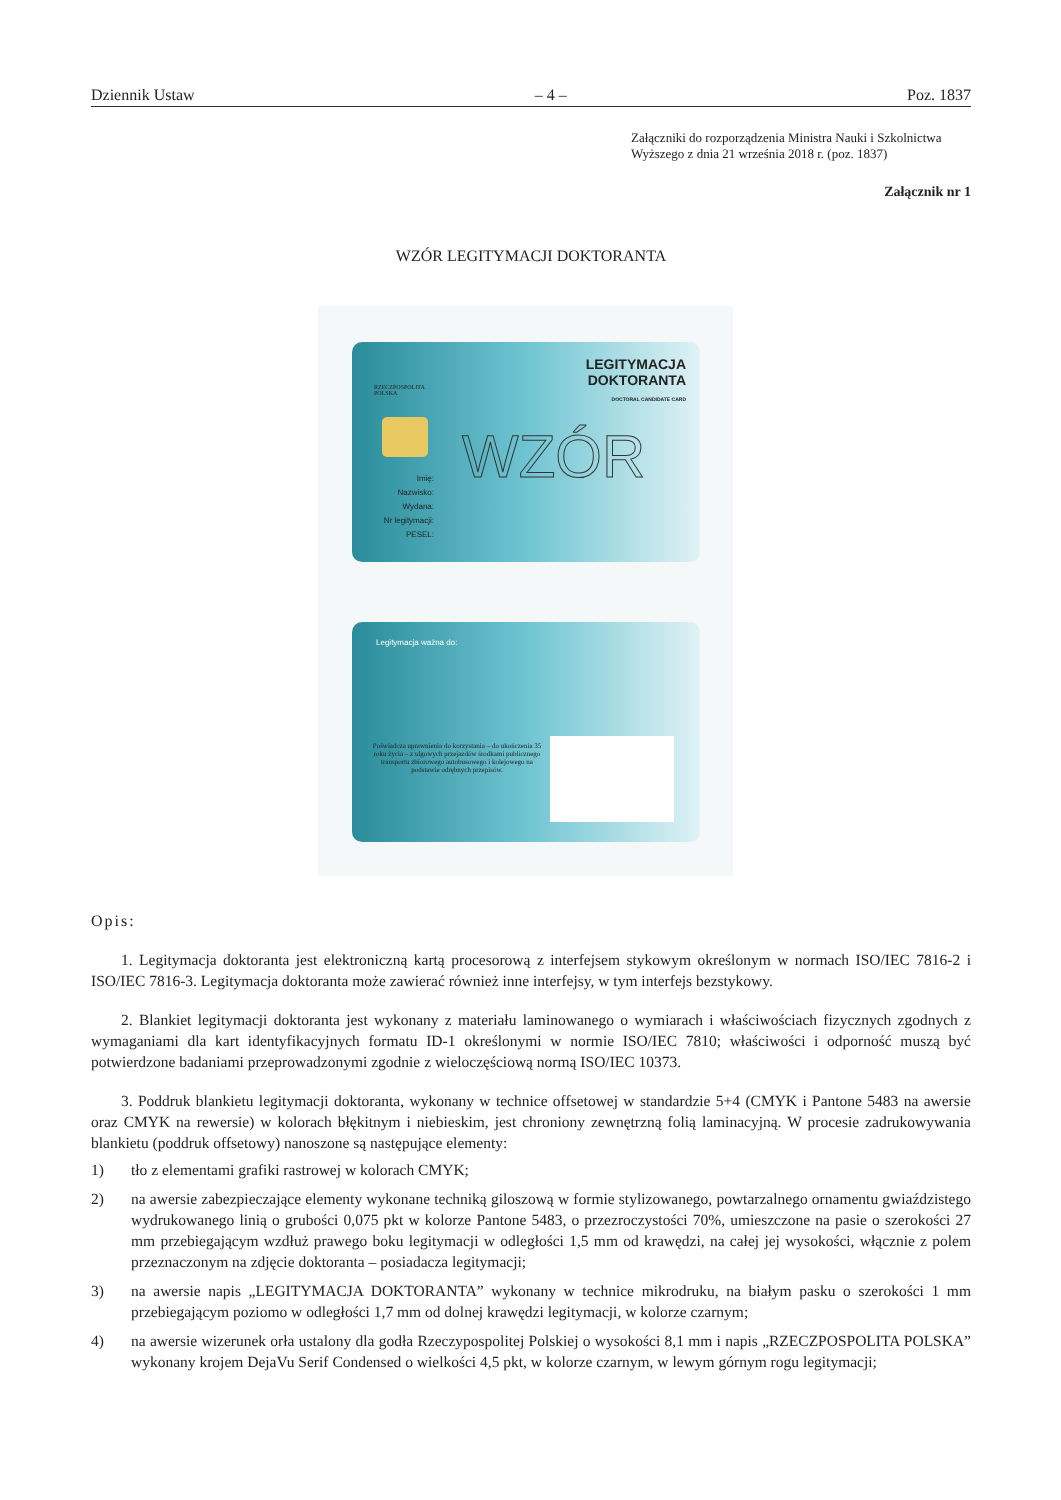Dziennik Ustaw – 4 – Poz. 1837
Załączniki do rozporządzenia Ministra Nauki i Szkolnictwa Wyższego z dnia 21 września 2018 r. (poz. 1837)
Załącznik nr 1
WZÓR LEGITYMACJI DOKTORANTA
RZECZPOSPOLITA
POLSKA
LEGITYMACJA
DOKTORANTA
DOCTORAL CANDIDATE CARD
Imię:
Nazwisko:
Wydana:
Nr legitymacji:
PESEL:
WZÓR
Legitymacja ważna do:
Poświadcza uprawnienia do korzystania – do ukończenia 35 roku życia – z ulgowych przejazdów środkami publicznego transportu zbiorowego autobusowego i kolejowego na podstawie odrębnych przepisów.
Opis:
1. Legitymacja doktoranta jest elektroniczną kartą procesorową z interfejsem stykowym określonym w normach ISO/IEC 7816-2 i ISO/IEC 7816-3. Legitymacja doktoranta może zawierać również inne interfejsy, w tym interfejs bezstykowy.
2. Blankiet legitymacji doktoranta jest wykonany z materiału laminowanego o wymiarach i właściwościach fizycznych zgodnych z wymaganiami dla kart identyfikacyjnych formatu ID-1 określonymi w normie ISO/IEC 7810; właściwości i odporność muszą być potwierdzone badaniami przeprowadzonymi zgodnie z wieloczęściową normą ISO/IEC 10373.
3. Poddruk blankietu legitymacji doktoranta, wykonany w technice offsetowej w standardzie 5+4 (CMYK i Pantone 5483 na awersie oraz CMYK na rewersie) w kolorach błękitnym i niebieskim, jest chroniony zewnętrzną folią laminacyjną. W procesie zadrukowywania blankietu (poddruk offsetowy) nanoszone są następujące elementy:
1) tło z elementami grafiki rastrowej w kolorach CMYK;
2) na awersie zabezpieczające elementy wykonane techniką giloszową w formie stylizowanego, powtarzalnego ornamentu gwiaździstego wydrukowanego linią o grubości 0,075 pkt w kolorze Pantone 5483, o przezroczystości 70%, umieszczone na pasie o szerokości 27 mm przebiegającym wzdłuż prawego boku legitymacji w odległości 1,5 mm od krawędzi, na całej jej wysokości, włącznie z polem przeznaczonym na zdjęcie doktoranta – posiadacza legitymacji;
3) na awersie napis „LEGITYMACJA DOKTORANTA” wykonany w technice mikrodruku, na białym pasku o szerokości 1 mm przebiegającym poziomo w odległości 1,7 mm od dolnej krawędzi legitymacji, w kolorze czarnym;
4) na awersie wizerunek orła ustalony dla godła Rzeczypospolitej Polskiej o wysokości 8,1 mm i napis „RZECZPOSPOLITA POLSKA” wykonany krojem DejaVu Serif Condensed o wielkości 4,5 pkt, w kolorze czarnym, w lewym górnym rogu legitymacji;